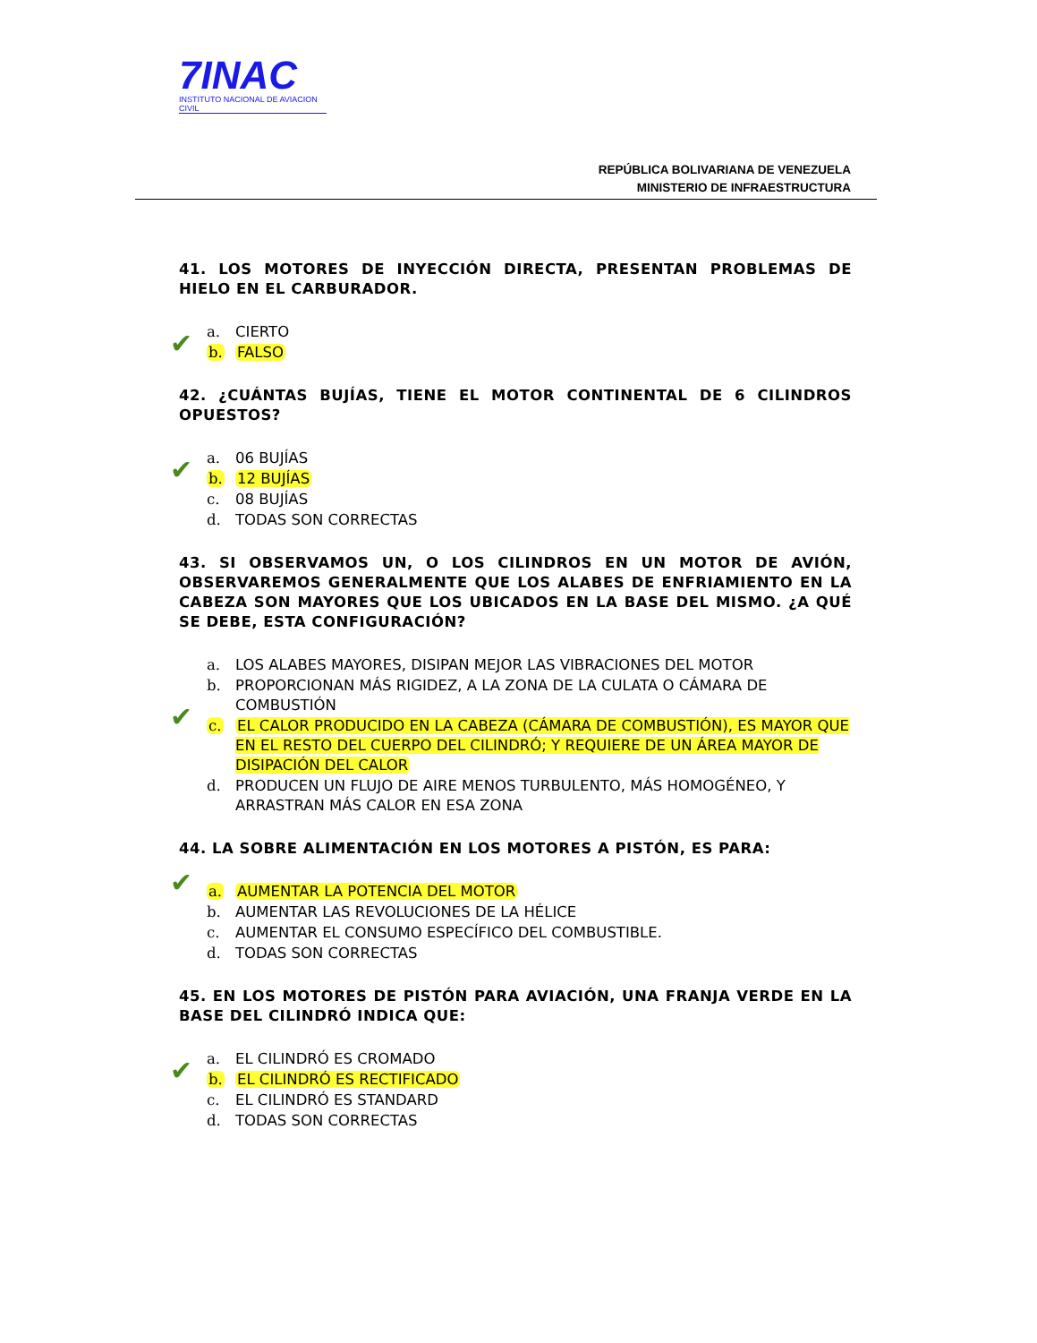7INAC
INSTITUTO NACIONAL DE AVIACION CIVIL
REPÚBLICA BOLIVARIANA DE VENEZUELA
MINISTERIO DE INFRAESTRUCTURA
41. LOS MOTORES DE INYECCIÓN DIRECTA, PRESENTAN PROBLEMAS DE HIELO EN EL CARBURADOR.
a. CIERTO
✔ b. FALSO
42. ¿CUÁNTAS BUJÍAS, TIENE EL MOTOR CONTINENTAL DE 6 CILINDROS OPUESTOS?
a. 06 BUJÍAS
✔ b. 12 BUJÍAS
c. 08 BUJÍAS
d. TODAS SON CORRECTAS
43. SI OBSERVAMOS UN, O LOS CILINDROS EN UN MOTOR DE AVIÓN, OBSERVAREMOS GENERALMENTE QUE LOS ALABES DE ENFRIAMIENTO EN LA CABEZA SON MAYORES QUE LOS UBICADOS EN LA BASE DEL MISMO. ¿A QUÉ SE DEBE, ESTA CONFIGURACIÓN?
a. LOS ALABES MAYORES, DISIPAN MEJOR LAS VIBRACIONES DEL MOTOR
b. PROPORCIONAN MÁS RIGIDEZ, A LA ZONA DE LA CULATA O CÁMARA DE COMBUSTIÓN
✔ c. EL CALOR PRODUCIDO EN LA CABEZA (CÁMARA DE COMBUSTIÓN), ES MAYOR QUE EN EL RESTO DEL CUERPO DEL CILINDRÓ; Y REQUIERE DE UN ÁREA MAYOR DE DISIPACIÓN DEL CALOR
d. PRODUCEN UN FLUJO DE AIRE MENOS TURBULENTO, MÁS HOMOGÉNEO, Y ARRASTRAN MÁS CALOR EN ESA ZONA
44. LA SOBRE ALIMENTACIÓN EN LOS MOTORES A PISTÓN, ES PARA:
✔ a. AUMENTAR LA POTENCIA DEL MOTOR
b. AUMENTAR LAS REVOLUCIONES DE LA HÉLICE
c. AUMENTAR EL CONSUMO ESPECÍFICO DEL COMBUSTIBLE.
d. TODAS SON CORRECTAS
45. EN LOS MOTORES DE PISTÓN PARA AVIACIÓN, UNA FRANJA VERDE EN LA BASE DEL CILINDRÓ INDICA QUE:
a. EL CILINDRÓ ES CROMADO
✔ b. EL CILINDRÓ ES RECTIFICADO
c. EL CILINDRÓ ES STANDARD
d. TODAS SON CORRECTAS